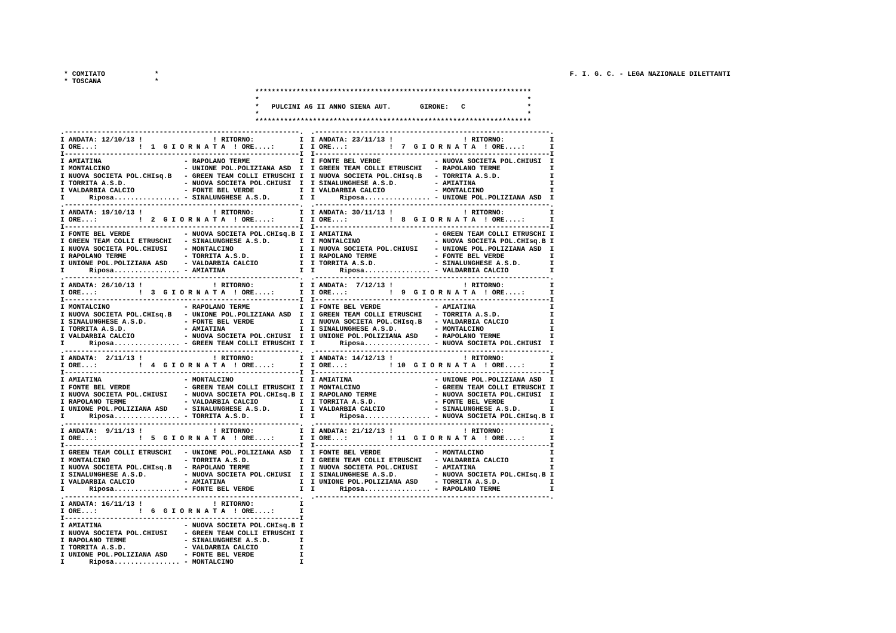* COMITATO            *
* TOSCANA             *
F. I. G. C. - LEGA NAZIONALE DILETTANTI
*******************************************************************
*                                                                 *
*   PULCINI A6 II ANNO SIENA AUT.       GIRONE:   C               *
*                                                                 *
*******************************************************************
.---------------------------------------------------------.
I ANDATA: 12/10/13 !                 ! RITORNO:           I
I ORE...:          !  1  G I O R N A T A  ! ORE....:      I
I---------------------------------------------------------I
I AMIATINA                    - RAPOLANO TERME            I
I MONTALCINO                  - UNIONE POL.POLIZIANA ASD  I
I NUOVA SOCIETA POL.CHIsq.B   - GREEN TEAM COLLI ETRUSCHI I
I TORRITA A.S.D.              - NUOVA SOCIETA POL.CHIUSI  I
I VALDARBIA CALCIO            - FONTE BEL VERDE           I
I      Riposa................ - SINALUNGHESE A.S.D.       I
.---------------------------------------------------------.
I ANDATA: 19/10/13 !                 ! RITORNO:           I
I ORE...:          !  2  G I O R N A T A  ! ORE....:      I
I---------------------------------------------------------I
I FONTE BEL VERDE             - NUOVA SOCIETA POL.CHIsq.B I
I GREEN TEAM COLLI ETRUSCHI   - SINALUNGHESE A.S.D.       I
I NUOVA SOCIETA POL.CHIUSI    - MONTALCINO                I
I RAPOLANO TERME              - TORRITA A.S.D.            I
I UNIONE POL.POLIZIANA ASD    - VALDARBIA CALCIO          I
I      Riposa................ - AMIATINA                  I
.---------------------------------------------------------.
I ANDATA: 26/10/13 !                 ! RITORNO:           I
I ORE...:          !  3  G I O R N A T A  ! ORE....:      I
I---------------------------------------------------------I
I MONTALCINO                  - RAPOLANO TERME            I
I NUOVA SOCIETA POL.CHIsq.B   - UNIONE POL.POLIZIANA ASD  I
I SINALUNGHESE A.S.D.         - FONTE BEL VERDE           I
I TORRITA A.S.D.              - AMIATINA                  I
I VALDARBIA CALCIO            - NUOVA SOCIETA POL.CHIUSI  I
I      Riposa................ - GREEN TEAM COLLI ETRUSCHI I
.---------------------------------------------------------.
I ANDATA:  2/11/13 !                 ! RITORNO:           I
I ORE...:          !  4  G I O R N A T A  ! ORE....:      I
I---------------------------------------------------------I
I AMIATINA                    - MONTALCINO                I
I FONTE BEL VERDE             - GREEN TEAM COLLI ETRUSCHI I
I NUOVA SOCIETA POL.CHIUSI    - NUOVA SOCIETA POL.CHIsq.B I
I RAPOLANO TERME              - VALDARBIA CALCIO          I
I UNIONE POL.POLIZIANA ASD    - SINALUNGHESE A.S.D.       I
I      Riposa................ - TORRITA A.S.D.            I
.---------------------------------------------------------.
I ANDATA:  9/11/13 !                 ! RITORNO:           I
I ORE...:          !  5  G I O R N A T A  ! ORE....:      I
I---------------------------------------------------------I
I GREEN TEAM COLLI ETRUSCHI   - UNIONE POL.POLIZIANA ASD  I
I MONTALCINO                  - TORRITA A.S.D.            I
I NUOVA SOCIETA POL.CHIsq.B   - RAPOLANO TERME            I
I SINALUNGHESE A.S.D.         - NUOVA SOCIETA POL.CHIUSI  I
I VALDARBIA CALCIO            - AMIATINA                  I
I      Riposa................ - FONTE BEL VERDE           I
.---------------------------------------------------------.
I ANDATA: 16/11/13 !                 ! RITORNO:           I
I ORE...:          !  6  G I O R N A T A  ! ORE....:      I
I---------------------------------------------------------I
I AMIATINA                    - NUOVA SOCIETA POL.CHIsq.B I
I NUOVA SOCIETA POL.CHIUSI    - GREEN TEAM COLLI ETRUSCHI I
I RAPOLANO TERME              - SINALUNGHESE A.S.D.       I
I TORRITA A.S.D.              - VALDARBIA CALCIO          I
I UNIONE POL.POLIZIANA ASD    - FONTE BEL VERDE           I
I      Riposa................ - MONTALCINO                I
.---------------------------------------------------------.
I ANDATA: 23/11/13 !                 ! RITORNO:           I
I ORE...:          !  7  G I O R N A T A  ! ORE....:      I
I---------------------------------------------------------I
I FONTE BEL VERDE             - NUOVA SOCIETA POL.CHIUSI  I
I GREEN TEAM COLLI ETRUSCHI   - RAPOLANO TERME            I
I NUOVA SOCIETA POL.CHIsq.B   - TORRITA A.S.D.            I
I SINALUNGHESE A.S.D.         - AMIATINA                  I
I VALDARBIA CALCIO            - MONTALCINO                I
I      Riposa................ - UNIONE POL.POLIZIANA ASD  I
.---------------------------------------------------------.
I ANDATA: 30/11/13 !                 ! RITORNO:           I
I ORE...:          !  8  G I O R N A T A  ! ORE....:      I
I---------------------------------------------------------I
I AMIATINA                    - GREEN TEAM COLLI ETRUSCHI I
I MONTALCINO                  - NUOVA SOCIETA POL.CHIsq.B I
I NUOVA SOCIETA POL.CHIUSI    - UNIONE POL.POLIZIANA ASD  I
I RAPOLANO TERME              - FONTE BEL VERDE           I
I TORRITA A.S.D.              - SINALUNGHESE A.S.D.       I
I      Riposa................ - VALDARBIA CALCIO          I
.---------------------------------------------------------.
I ANDATA:  7/12/13 !                 ! RITORNO:           I
I ORE...:          !  9  G I O R N A T A  ! ORE....:      I
I---------------------------------------------------------I
I FONTE BEL VERDE             - AMIATINA                  I
I GREEN TEAM COLLI ETRUSCHI   - TORRITA A.S.D.            I
I NUOVA SOCIETA POL.CHIsq.B   - VALDARBIA CALCIO          I
I SINALUNGHESE A.S.D.         - MONTALCINO                I
I UNIONE POL.POLIZIANA ASD    - RAPOLANO TERME            I
I      Riposa................ - NUOVA SOCIETA POL.CHIUSI  I
.---------------------------------------------------------.
I ANDATA: 14/12/13 !                 ! RITORNO:           I
I ORE...:          ! 10  G I O R N A T A  ! ORE....:      I
I---------------------------------------------------------I
I AMIATINA                    - UNIONE POL.POLIZIANA ASD  I
I MONTALCINO                  - GREEN TEAM COLLI ETRUSCHI I
I RAPOLANO TERME              - NUOVA SOCIETA POL.CHIUSI  I
I TORRITA A.S.D.              - FONTE BEL VERDE           I
I VALDARBIA CALCIO            - SINALUNGHESE A.S.D.       I
I      Riposa................ - NUOVA SOCIETA POL.CHIsq.B I
.---------------------------------------------------------.
I ANDATA: 21/12/13 !                 ! RITORNO:           I
I ORE...:          ! 11  G I O R N A T A  ! ORE....:      I
I---------------------------------------------------------I
I FONTE BEL VERDE             - MONTALCINO                I
I GREEN TEAM COLLI ETRUSCHI   - VALDARBIA CALCIO          I
I NUOVA SOCIETA POL.CHIUSI    - AMIATINA                  I
I SINALUNGHESE A.S.D.         - NUOVA SOCIETA POL.CHIsq.B I
I UNIONE POL.POLIZIANA ASD    - TORRITA A.S.D.            I
I      Riposa................ - RAPOLANO TERME            I
.---------------------------------------------------------.